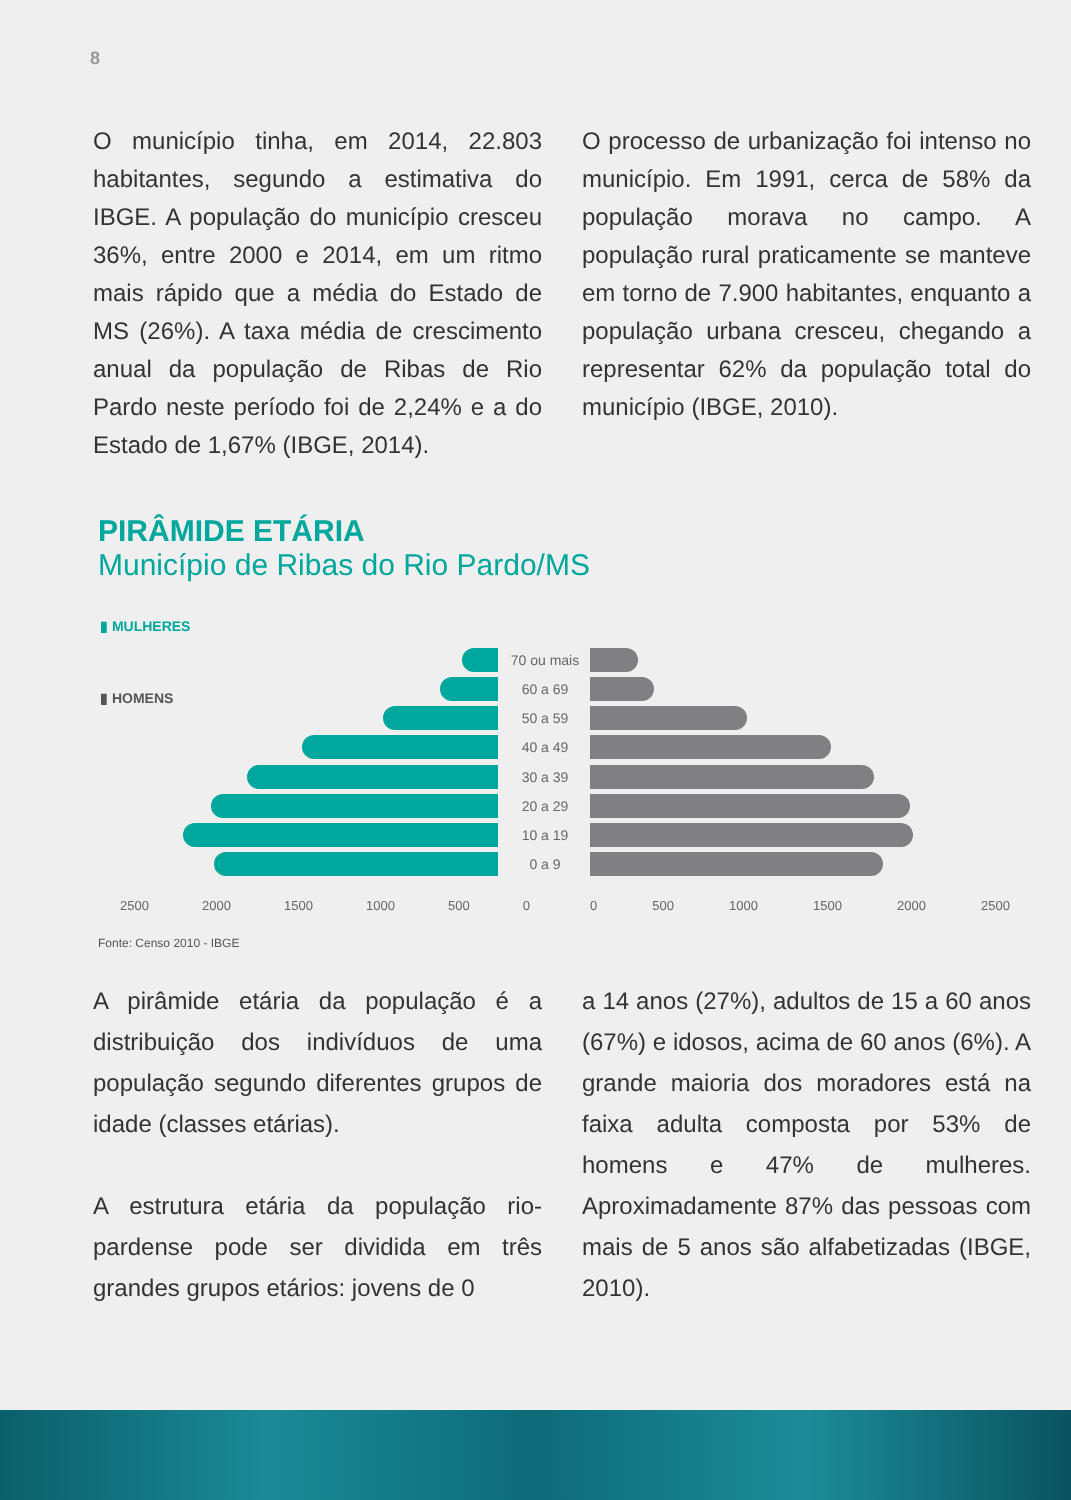8
O município tinha, em 2014, 22.803 habitantes, segundo a estimativa do IBGE. A população do município cresceu 36%, entre 2000 e 2014, em um ritmo mais rápido que a média do Estado de MS (26%). A taxa média de crescimento anual da população de Ribas de Rio Pardo neste período foi de 2,24% e a do Estado de 1,67% (IBGE, 2014).
O processo de urbanização foi intenso no município. Em 1991, cerca de 58% da população morava no campo. A população rural praticamente se manteve em torno de 7.900 habitantes, enquanto a população urbana cresceu, chegando a representar 62% da população total do município (IBGE, 2010).
PIRÂMIDE ETÁRIA
Município de Ribas do Rio Pardo/MS
▮ MULHERES
▮ HOMENS
70 ou mais
60 a 69
50 a 59
40 a 49
30 a 39
20 a 29
10 a 19
0 a 9
2500 2000 1500 1000 500 0 0 500 1000 1500 2000 2500
Fonte: Censo 2010 - IBGE
A pirâmide etária da população é a distribuição dos indivíduos de uma população segundo diferentes grupos de idade (classes etárias).
A estrutura etária da população rio-pardense pode ser dividida em três grandes grupos etários: jovens de 0
a 14 anos (27%), adultos de 15 a 60 anos (67%) e idosos, acima de 60 anos (6%). A grande maioria dos moradores está na faixa adulta composta por 53% de homens e 47% de mulheres. Aproximadamente 87% das pessoas com mais de 5 anos são alfabetizadas (IBGE, 2010).